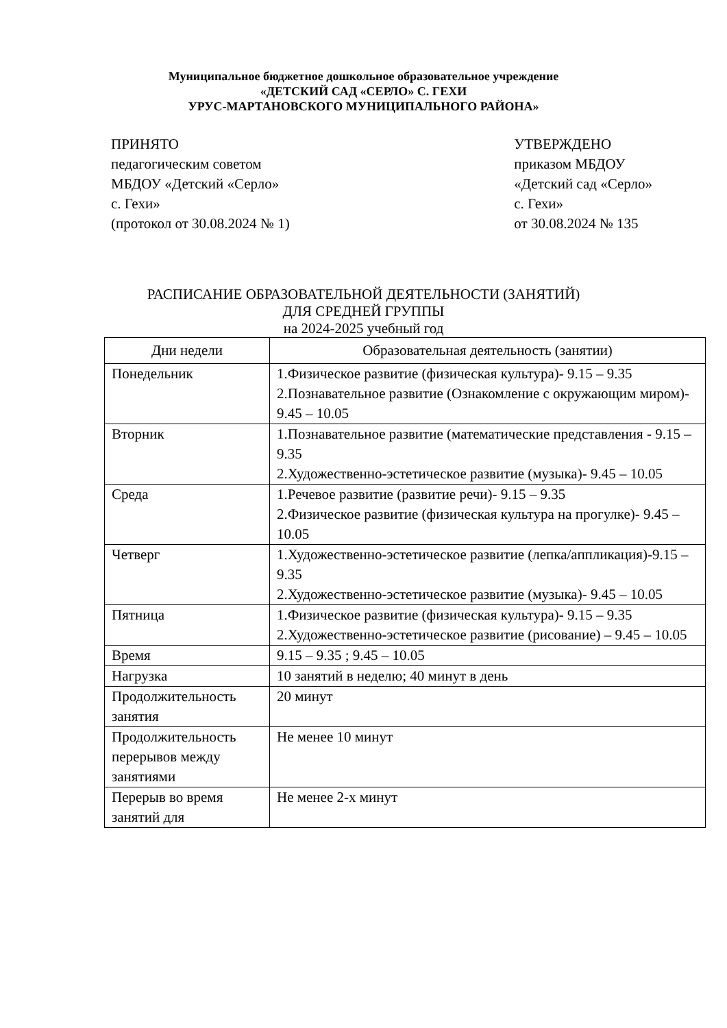Муниципальное бюджетное дошкольное образовательное учреждение
«ДЕТСКИЙ САД «СЕРЛО» С. ГЕХИ
УРУС-МАРТАНОВСКОГО МУНИЦИПАЛЬНОГО РАЙОНА»
ПРИНЯТО
педагогическим советом
МБДОУ «Детский «Серло»
с. Гехи»
(протокол от 30.08.2024 № 1)
УТВЕРЖДЕНО
приказом МБДОУ
«Детский сад «Серло»
с. Гехи»
от 30.08.2024 № 135
РАСПИСАНИЕ ОБРАЗОВАТЕЛЬНОЙ ДЕЯТЕЛЬНОСТИ (ЗАНЯТИЙ)
ДЛЯ СРЕДНЕЙ ГРУППЫ
на 2024-2025 учебный год
| Дни недели | Образовательная деятельность (занятии) |
| --- | --- |
| Понедельник | 1.Физическое развитие (физическая культура)- 9.15 – 9.35 2.Познавательное развитие (Ознакомление с окружающим миром)- 9.45 – 10.05 |
| Вторник | 1.Познавательное развитие (математические представления - 9.15 – 9.35 2.Художественно-эстетическое развитие (музыка)- 9.45 – 10.05 |
| Среда | 1.Речевое развитие (развитие речи)- 9.15 – 9.35 2.Физическое развитие (физическая культура на прогулке)- 9.45 – 10.05 |
| Четверг | 1.Художественно-эстетическое развитие (лепка/аппликация)-9.15 – 9.35 2.Художественно-эстетическое развитие (музыка)- 9.45 – 10.05 |
| Пятница | 1.Физическое развитие (физическая культура)- 9.15 – 9.35 2.Художественно-эстетическое развитие (рисование) – 9.45 – 10.05 |
| Время | 9.15 – 9.35 ; 9.45 – 10.05 |
| Нагрузка | 10 занятий в неделю; 40 минут в день |
| Продолжительность занятия | 20 минут |
| Продолжительность перерывов между занятиями | Не менее 10 минут |
| Перерыв во время занятий для | Не менее 2-х минут |